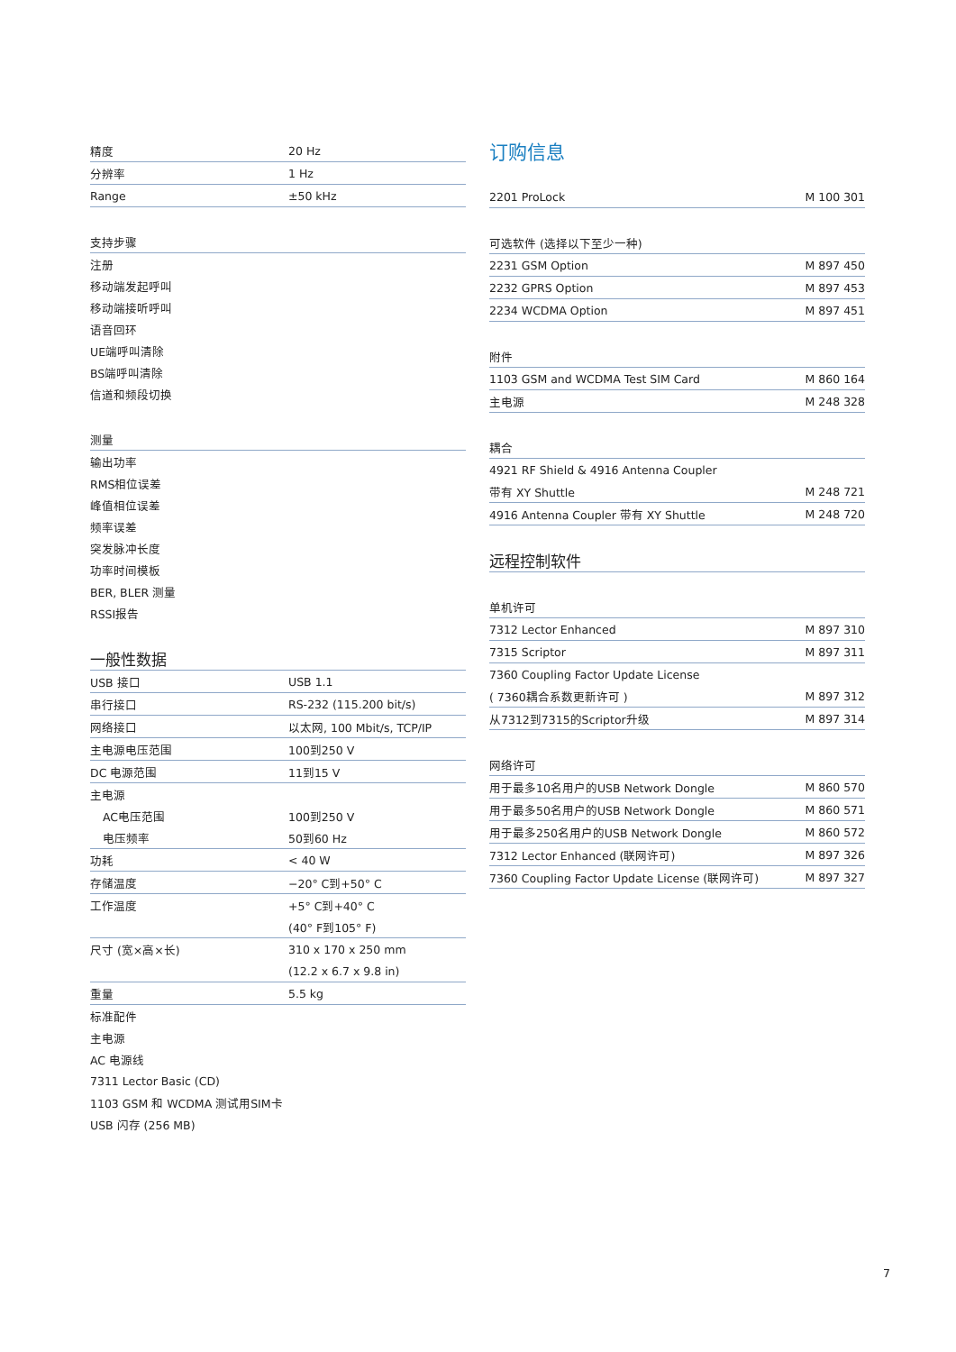| 精度 | 20 Hz |
| 分辨率 | 1 Hz |
| Range | ±50 kHz |
| 支持步骤 | |
| 注册 | |
| 移动端发起呼叫 | |
| 移动端接听呼叫 | |
| 语音回环 | |
| UE端呼叫清除 | |
| BS端呼叫清除 | |
| 信道和频段切换 | |
| 测量 | |
| 输出功率 | |
| RMS相位误差 | |
| 峰值相位误差 | |
| 频率误差 | |
| 突发脉冲长度 | |
| 功率时间模板 | |
| BER, BLER 测量 | |
| RSSI报告 | |
| 一般性数据 | |
| USB 接口 | USB 1.1 |
| 串行接口 | RS-232 (115.200 bit/s) |
| 网络接口 | 以太网, 100 Mbit/s, TCP/IP |
| 主电源电压范围 | 100到250 V |
| DC 电源范围 | 11到15 V |
| 主电源 | |
| AC电压范围 | 100到250 V |
| 电压频率 | 50到60 Hz |
| 功耗 | < 40 W |
| 存储温度 | −20° C到+50° C |
| 工作温度 | +5° C到+40° C |
| | (40° F到105° F) |
| 尺寸 (宽×高×长) | 310 x 170 x 250 mm |
| | (12.2 x 6.7 x 9.8 in) |
| 重量 | 5.5 kg |
| 标准配件 | |
| 主电源 | |
| AC 电源线 | |
| 7311 Lector Basic (CD) | |
| 1103 GSM 和 WCDMA 测试用SIM卡 | |
| USB 闪存 (256 MB) | |
订购信息
| 2201 ProLock | M 100 301 |
| 可选软件 (选择以下至少一种) | |
| 2231 GSM Option | M 897 450 |
| 2232 GPRS Option | M 897 453 |
| 2234 WCDMA Option | M 897 451 |
| 附件 | |
| 1103 GSM and WCDMA Test SIM Card | M 860 164 |
| 主电源 | M 248 328 |
| 耦合 | |
| 4921 RF Shield & 4916 Antenna Coupler | |
| 带有 XY Shuttle | M 248 721 |
| 4916 Antenna Coupler 带有 XY Shuttle | M 248 720 |
| 远程控制软件 | |
| 单机许可 | |
| 7312 Lector Enhanced | M 897 310 |
| 7315 Scriptor | M 897 311 |
| 7360 Coupling Factor Update License | |
| ( 7360耦合系数更新许可 ) | M 897 312 |
| 从7312到7315的Scriptor升级 | M 897 314 |
| 网络许可 | |
| 用于最多10名用户的USB Network Dongle | M 860 570 |
| 用于最多50名用户的USB Network Dongle | M 860 571 |
| 用于最多250名用户的USB Network Dongle | M 860 572 |
| 7312 Lector Enhanced (联网许可) | M 897 326 |
| 7360 Coupling Factor Update License (联网许可) | M 897 327 |
7